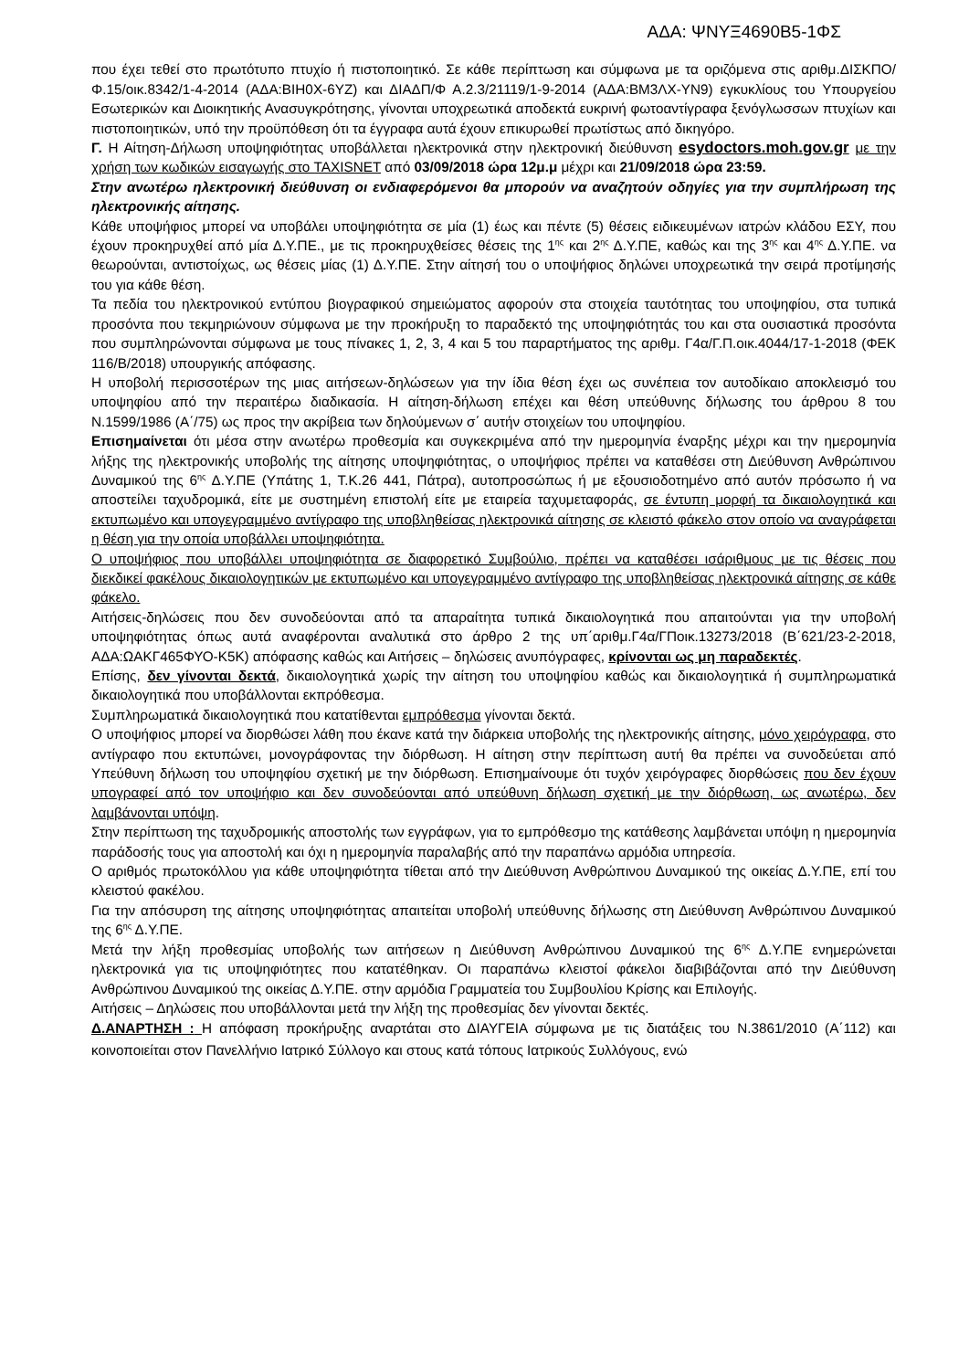ΑΔΑ: ΨΝΥΞ4690Β5-1ΦΣ
που έχει τεθεί στο πρωτότυπο πτυχίο ή πιστοποιητικό. Σε κάθε περίπτωση και σύμφωνα με τα οριζόμενα στις αριθμ.ΔΙΣΚΠΟ/Φ.15/οικ.8342/1-4-2014 (ΑΔΑ:ΒΙΗ0Χ-6ΥΖ) και ΔΙΑΔΠ/Φ Α.2.3/21119/1-9-2014 (ΑΔΑ:ΒΜ3ΛΧ-ΥΝ9) εγκυκλίους του Υπουργείου Εσωτερικών και Διοικητικής Ανασυγκρότησης, γίνονται υποχρεωτικά αποδεκτά ευκρινή φωτοαντίγραφα ξενόγλωσσων πτυχίων και πιστοποιητικών, υπό την προϋπόθεση ότι τα έγγραφα αυτά έχουν επικυρωθεί πρωτίστως από δικηγόρο.
Γ. Η Αίτηση-Δήλωση υποψηφιότητας υποβάλλεται ηλεκτρονικά στην ηλεκτρονική διεύθυνση esydoctors.moh.gov.gr με την χρήση των κωδικών εισαγωγής στο TAXISNET από 03/09/2018 ώρα 12μ.μ μέχρι και 21/09/2018 ώρα 23:59.
Στην ανωτέρω ηλεκτρονική διεύθυνση οι ενδιαφερόμενοι θα μπορούν να αναζητούν οδηγίες για την συμπλήρωση της ηλεκτρονικής αίτησης.
Κάθε υποψήφιος μπορεί να υποβάλει υποψηφιότητα σε μία (1) έως και πέντε (5) θέσεις ειδικευμένων ιατρών κλάδου ΕΣΥ, που έχουν προκηρυχθεί από μία Δ.Υ.ΠΕ., με τις προκηρυχθείσες θέσεις της 1<sup>ης</sup> και 2<sup>ης</sup> Δ.Υ.ΠΕ, καθώς και της 3<sup>ης</sup> και 4<sup>ης</sup> Δ.Υ.ΠΕ. να θεωρούνται, αντιστοίχως, ως θέσεις μίας (1) Δ.Υ.ΠΕ. Στην αίτησή του ο υποψήφιος δηλώνει υποχρεωτικά την σειρά προτίμησής του για κάθε θέση.
Τα πεδία του ηλεκτρονικού εντύπου βιογραφικού σημειώματος αφορούν στα στοιχεία ταυτότητας του υποψηφίου, στα τυπικά προσόντα που τεκμηριώνουν σύμφωνα με την προκήρυξη το παραδεκτό της υποψηφιότητάς του και στα ουσιαστικά προσόντα που συμπληρώνονται σύμφωνα με τους πίνακες 1, 2, 3, 4 και 5 του παραρτήματος της αριθμ. Γ4α/Γ.Π.οικ.4044/17-1-2018 (ΦΕΚ 116/Β/2018) υπουργικής απόφασης.
Η υποβολή περισσοτέρων της μιας αιτήσεων-δηλώσεων για την ίδια θέση έχει ως συνέπεια τον αυτοδίκαιο αποκλεισμό του υποψηφίου από την περαιτέρω διαδικασία. Η αίτηση-δήλωση επέχει και θέση υπεύθυνης δήλωσης του άρθρου 8 του Ν.1599/1986 (Α΄/75) ως προς την ακρίβεια των δηλούμενων σ΄ αυτήν στοιχείων του υποψηφίου.
Επισημαίνεται ότι μέσα στην ανωτέρω προθεσμία και συγκεκριμένα από την ημερομηνία έναρξης μέχρι και την ημερομηνία λήξης της ηλεκτρονικής υποβολής της αίτησης υποψηφιότητας, ο υποψήφιος πρέπει να καταθέσει στη Διεύθυνση Ανθρώπινου Δυναμικού της 6<sup>ης</sup> Δ.Υ.ΠΕ (Υπάτης 1, Τ.Κ.26 441, Πάτρα), αυτοπροσώπως ή με εξουσιοδοτημένο από αυτόν πρόσωπο ή να αποστείλει ταχυδρομικά, είτε με συστημένη επιστολή είτε με εταιρεία ταχυμεταφοράς, σε έντυπη μορφή τα δικαιολογητικά και εκτυπωμένο και υπογεγραμμένο αντίγραφο της υποβληθείσας ηλεκτρονικά αίτησης σε κλειστό φάκελο στον οποίο να αναγράφεται η θέση για την οποία υποβάλλει υποψηφιότητα.
Ο υποψήφιος που υποβάλλει υποψηφιότητα σε διαφορετικό Συμβούλιο, πρέπει να καταθέσει ισάριθμους με τις θέσεις που διεκδικεί φακέλους δικαιολογητικών με εκτυπωμένο και υπογεγραμμένο αντίγραφο της υποβληθείσας ηλεκτρονικά αίτησης σε κάθε φάκελο.
Αιτήσεις-δηλώσεις που δεν συνοδεύονται από τα απαραίτητα τυπικά δικαιολογητικά που απαιτούνται για την υποβολή υποψηφιότητας όπως αυτά αναφέρονται αναλυτικά στο άρθρο 2 της υπ΄αριθμ.Γ4α/ΓΠοικ.13273/2018 (Β΄621/23-2-2018, ΑΔΑ:ΩΑΚΓ465ΦΥΟ-Κ5Κ) απόφασης καθώς και Αιτήσεις – δηλώσεις ανυπόγραφες, κρίνονται ως μη παραδεκτές.
Επίσης, δεν γίνονται δεκτά, δικαιολογητικά χωρίς την αίτηση του υποψηφίου καθώς και δικαιολογητικά ή συμπληρωματικά δικαιολογητικά που υποβάλλονται εκπρόθεσμα.
Συμπληρωματικά δικαιολογητικά που κατατίθενται εμπρόθεσμα γίνονται δεκτά.
Ο υποψήφιος μπορεί να διορθώσει λάθη που έκανε κατά την διάρκεια υποβολής της ηλεκτρονικής αίτησης, μόνο χειρόγραφα, στο αντίγραφο που εκτυπώνει, μονογράφοντας την διόρθωση. Η αίτηση στην περίπτωση αυτή θα πρέπει να συνοδεύεται από Υπεύθυνη δήλωση του υποψηφίου σχετική με την διόρθωση. Επισημαίνουμε ότι τυχόν χειρόγραφες διορθώσεις που δεν έχουν υπογραφεί από τον υποψήφιο και δεν συνοδεύονται από υπεύθυνη δήλωση σχετική με την διόρθωση, ως ανωτέρω, δεν λαμβάνονται υπόψη.
Στην περίπτωση της ταχυδρομικής αποστολής των εγγράφων, για το εμπρόθεσμο της κατάθεσης λαμβάνεται υπόψη η ημερομηνία παράδοσής τους για αποστολή και όχι η ημερομηνία παραλαβής από την παραπάνω αρμόδια υπηρεσία.
Ο αριθμός πρωτοκόλλου για κάθε υποψηφιότητα τίθεται από την Διεύθυνση Ανθρώπινου Δυναμικού της οικείας Δ.Υ.ΠΕ, επί του κλειστού φακέλου.
Για την απόσυρση της αίτησης υποψηφιότητας απαιτείται υποβολή υπεύθυνης δήλωσης στη Διεύθυνση Ανθρώπινου Δυναμικού της 6<sup>ης</sup> Δ.Υ.ΠΕ.
Μετά την λήξη προθεσμίας υποβολής των αιτήσεων η Διεύθυνση Ανθρώπινου Δυναμικού της 6<sup>ης</sup> Δ.Υ.ΠΕ ενημερώνεται ηλεκτρονικά για τις υποψηφιότητες που κατατέθηκαν. Οι παραπάνω κλειστοί φάκελοι διαβιβάζονται από την Διεύθυνση Ανθρώπινου Δυναμικού της οικείας Δ.Υ.ΠΕ. στην αρμόδια Γραμματεία του Συμβουλίου Κρίσης και Επιλογής.
Αιτήσεις – Δηλώσεις που υποβάλλονται μετά την λήξη της προθεσμίας δεν γίνονται δεκτές.
Δ.ΑΝΑΡΤΗΣΗ : Η απόφαση προκήρυξης αναρτάται στο ΔΙΑΥΓΕΙΑ σύμφωνα με τις διατάξεις του Ν.3861/2010 (Α΄112) και κοινοποιείται στον Πανελλήνιο Ιατρικό Σύλλογο και στους κατά τόπους Ιατρικούς Συλλόγους, ενώ